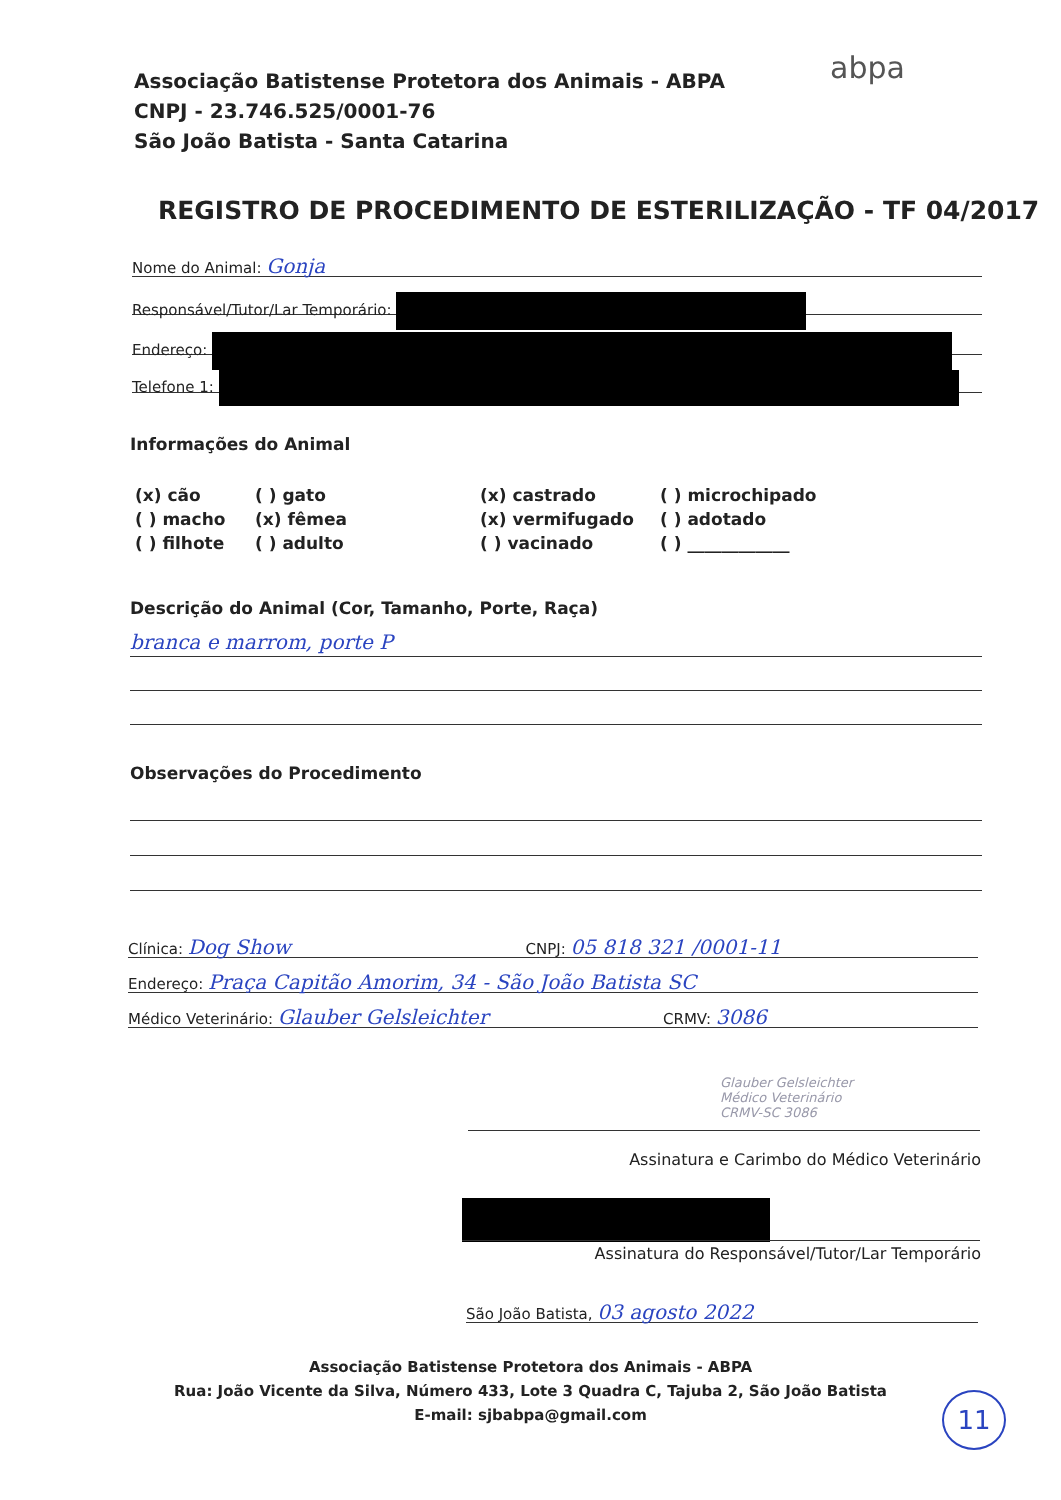Associação Batistense Protetora dos Animais - ABPA
CNPJ - 23.746.525/0001-76
São João Batista - Santa Catarina
abpa
REGISTRO DE PROCEDIMENTO DE ESTERILIZAÇÃO - TF 04/2017
Nome do Animal: Gonja
Responsável/Tutor/Lar Temporário:
Endereço:
Telefone 1:
Informações do Animal
(x) cão
( ) gato
(x) castrado
( ) microchipado
( ) macho
(x) fêmea
(x) vermifugado
( ) adotado
( ) filhote
( ) adulto
( ) vacinado
( ) ____________
Descrição do Animal (Cor, Tamanho, Porte, Raça)
branca e marrom, porte P
Observações do Procedimento
Clínica: Dog Show CNPJ: 05 818 321 /0001-11
Endereço: Praça Capitão Amorim, 34 - São João Batista SC
Médico Veterinário: Glauber Gelsleichter CRMV: 3086
Glauber Gelsleichter
Médico Veterinário
CRMV-SC 3086
Assinatura e Carimbo do Médico Veterinário
Assinatura do Responsável/Tutor/Lar Temporário
São João Batista, 03 agosto 2022
Associação Batistense Protetora dos Animais - ABPA
Rua: João Vicente da Silva, Número 433, Lote 3 Quadra C, Tajuba 2, São João Batista
E-mail: sjbabpa@gmail.com
11